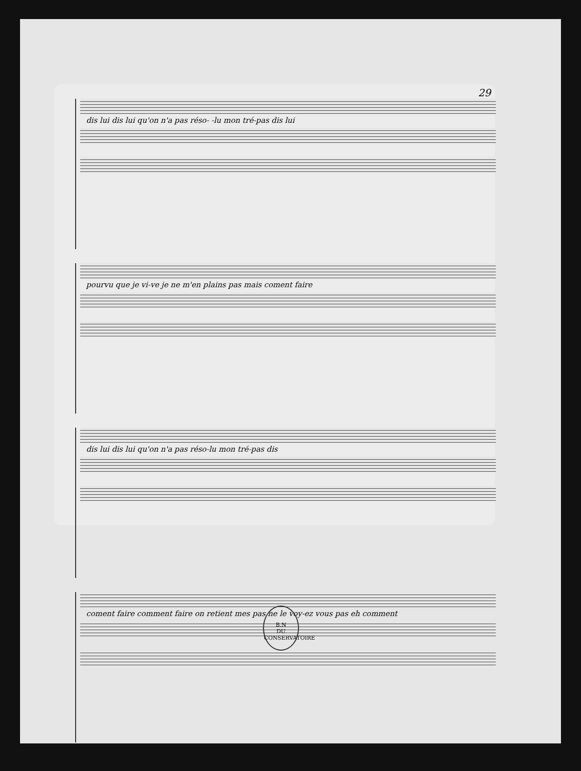29
dis lui dis lui qu'on n'a pas réso- -lu mon tré-pas dis lui
pourvu que je vi-ve je ne m'en plains pas mais coment faire
dis lui dis lui qu'on n'a pas réso-lu mon tré-pas dis
coment faire comment faire on retient mes pas ne le voy-ez vous pas eh comment
B.N
DU CONSERVATOIRE